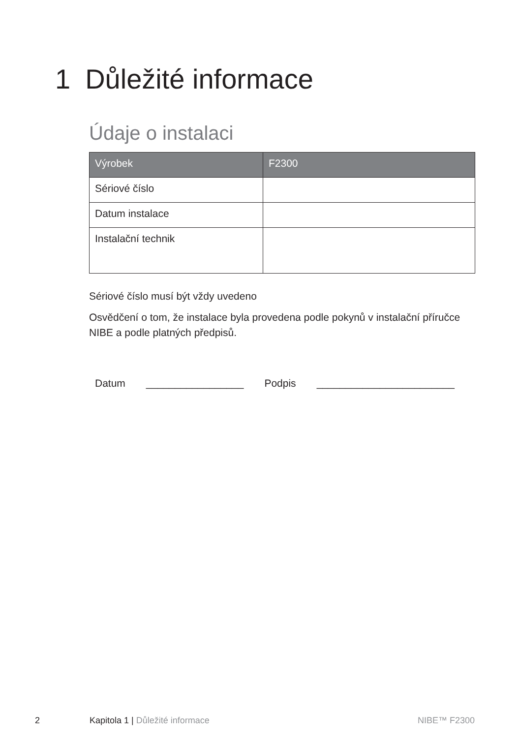1 Důležité informace
Údaje o instalaci
| Výrobek | F2300 |
| --- | --- |
| Sériové číslo | |
| Datum instalace | |
| Instalační technik | |
Sériové číslo musí být vždy uvedeno
Osvědčení o tom, že instalace byla provedena podle pokynů v instalační příručce NIBE a podle platných předpisů.
Datum _________________ Podpis ________________________
2 Kapitola 1 | Důležité informace NIBE™ F2300